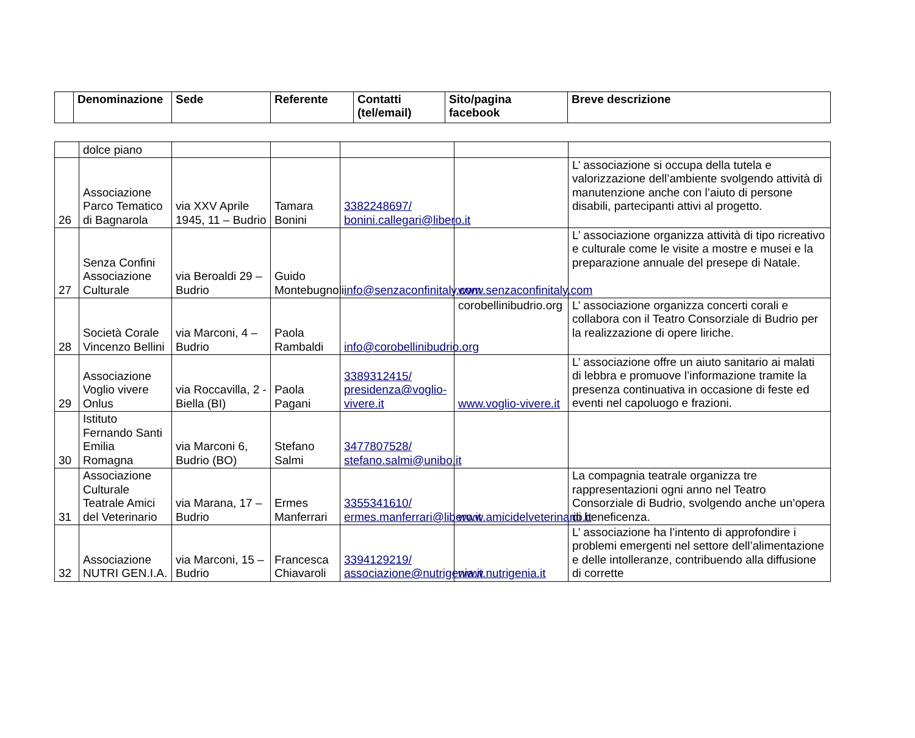| | Denominazione | Sede | Referente | Contatti (tel/email) | Sito/pagina facebook | Breve descrizione |
| --- | --- | --- | --- | --- | --- | --- |
| | dolce piano | | | | | |
| 26 | Associazione Parco Tematico di Bagnarola | via XXV Aprile 1945, 11 – Budrio | Tamara Bonini | 3382248697/ bonini.callegari@libero.it | | L’ associazione si occupa della tutela e valorizzazione dell’ambiente svolgendo attività di manutenzione anche con l’aiuto di persone disabili, partecipanti attivi al progetto. |
| 27 | Senza Confini Associazione Culturale | via Beroaldi 29 – Budrio | Guido Montebugnoli | info@senzaconfinitaly.com | www.senzaconfinitaly.com | L’ associazione organizza attività di tipo ricreativo e culturale come le visite a mostre e musei e la preparazione annuale del presepe di Natale. |
| 28 | Società Corale Vincenzo Bellini | via Marconi, 4 – Budrio | Paola Rambaldi | info@corobellinibudrio.org | corobellinibudrio.org | L’ associazione organizza concerti corali e collabora con il Teatro Consorziale di Budrio per la realizzazione di opere liriche. |
| 29 | Associazione Voglio vivere Onlus | via Roccavilla, 2 - Biella (BI) | Paola Pagani | 3389312415/ presidenza@voglio-vivere.it | www.voglio-vivere.it | L’ associazione offre un aiuto sanitario ai malati di lebbra e promuove l’informazione tramite la presenza continuativa in occasione di feste ed eventi nel capoluogo e frazioni. |
| 30 | Istituto Fernando Santi Emilia Romagna | via Marconi 6, Budrio (BO) | Stefano Salmi | 3477807528/ stefano.salmi@unibo.it | | |
| 31 | Associazione Culturale Teatrale Amici del Veterinario | via Marana, 17 – Budrio | Ermes Manferrari | 3355341610/ ermes.manferrari@libero.it | www.amicidelveterinario.it | La compagnia teatrale organizza tre rappresentazioni ogni anno nel Teatro Consorziale di Budrio, svolgendo anche un’opera di beneficenza. |
| 32 | Associazione NUTRI GEN.I.A. | via Marconi, 15 – Budrio | Francesca Chiavaroli | 3394129219/ associazione@nutrigenia.it | www.nutrigenia.it | L’ associazione ha l’intento di approfondire i problemi emergenti nel settore dell’alimentazione e delle intolleranze, contribuendo alla diffusione di corrette |